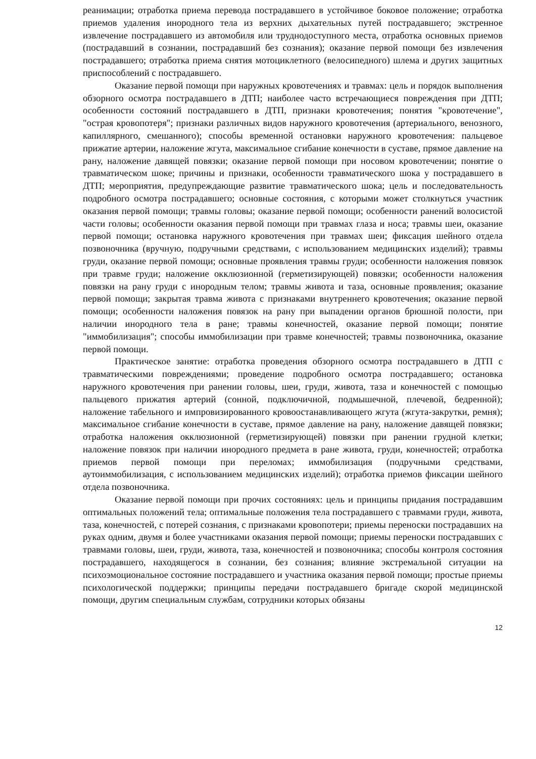реанимации; отработка приема перевода пострадавшего в устойчивое боковое положение; отработка приемов удаления инородного тела из верхних дыхательных путей пострадавшего; экстренное извлечение пострадавшего из автомобиля или труднодоступного места, отработка основных приемов (пострадавший в сознании, пострадавший без сознания); оказание первой помощи без извлечения пострадавшего; отработка приема снятия мотоциклетного (велосипедного) шлема и других защитных приспособлений с пострадавшего.
Оказание первой помощи при наружных кровотечениях и травмах: цель и порядок выполнения обзорного осмотра пострадавшего в ДТП; наиболее часто встречающиеся повреждения при ДТП; особенности состояний пострадавшего в ДТП, признаки кровотечения; понятия "кровотечение", "острая кровопотеря"; признаки различных видов наружного кровотечения (артериального, венозного, капиллярного, смешанного); способы временной остановки наружного кровотечения: пальцевое прижатие артерии, наложение жгута, максимальное сгибание конечности в суставе, прямое давление на рану, наложение давящей повязки; оказание первой помощи при носовом кровотечении; понятие о травматическом шоке; причины и признаки, особенности травматического шока у пострадавшего в ДТП; мероприятия, предупреждающие развитие травматического шока; цель и последовательность подробного осмотра пострадавшего; основные состояния, с которыми может столкнуться участник оказания первой помощи; травмы головы; оказание первой помощи; особенности ранений волосистой части головы; особенности оказания первой помощи при травмах глаза и носа; травмы шеи, оказание первой помощи; остановка наружного кровотечения при травмах шеи; фиксация шейного отдела позвоночника (вручную, подручными средствами, с использованием медицинских изделий); травмы груди, оказание первой помощи; основные проявления травмы груди; особенности наложения повязок при травме груди; наложение окклюзионной (герметизирующей) повязки; особенности наложения повязки на рану груди с инородным телом; травмы живота и таза, основные проявления; оказание первой помощи; закрытая травма живота с признаками внутреннего кровотечения; оказание первой помощи; особенности наложения повязок на рану при выпадении органов брюшной полости, при наличии инородного тела в ране; травмы конечностей, оказание первой помощи; понятие "иммобилизация"; способы иммобилизации при травме конечностей; травмы позвоночника, оказание первой помощи.
Практическое занятие: отработка проведения обзорного осмотра пострадавшего в ДТП с травматическими повреждениями; проведение подробного осмотра пострадавшего; остановка наружного кровотечения при ранении головы, шеи, груди, живота, таза и конечностей с помощью пальцевого прижатия артерий (сонной, подключичной, подмышечной, плечевой, бедренной); наложение табельного и импровизированного кровоостанавливающего жгута (жгута-закрутки, ремня); максимальное сгибание конечности в суставе, прямое давление на рану, наложение давящей повязки; отработка наложения окклюзионной (герметизирующей) повязки при ранении грудной клетки; наложение повязок при наличии инородного предмета в ране живота, груди, конечностей; отработка приемов первой помощи при переломах; иммобилизация (подручными средствами, аутоиммобилизация, с использованием медицинских изделий); отработка приемов фиксации шейного отдела позвоночника.
Оказание первой помощи при прочих состояниях: цель и принципы придания пострадавшим оптимальных положений тела; оптимальные положения тела пострадавшего с травмами груди, живота, таза, конечностей, с потерей сознания, с признаками кровопотери; приемы переноски пострадавших на руках одним, двумя и более участниками оказания первой помощи; приемы переноски пострадавших с травмами головы, шеи, груди, живота, таза, конечностей и позвоночника; способы контроля состояния пострадавшего, находящегося в сознании, без сознания; влияние экстремальной ситуации на психоэмоциональное состояние пострадавшего и участника оказания первой помощи; простые приемы психологической поддержки; принципы передачи пострадавшего бригаде скорой медицинской помощи, другим специальным службам, сотрудники которых обязаны
12